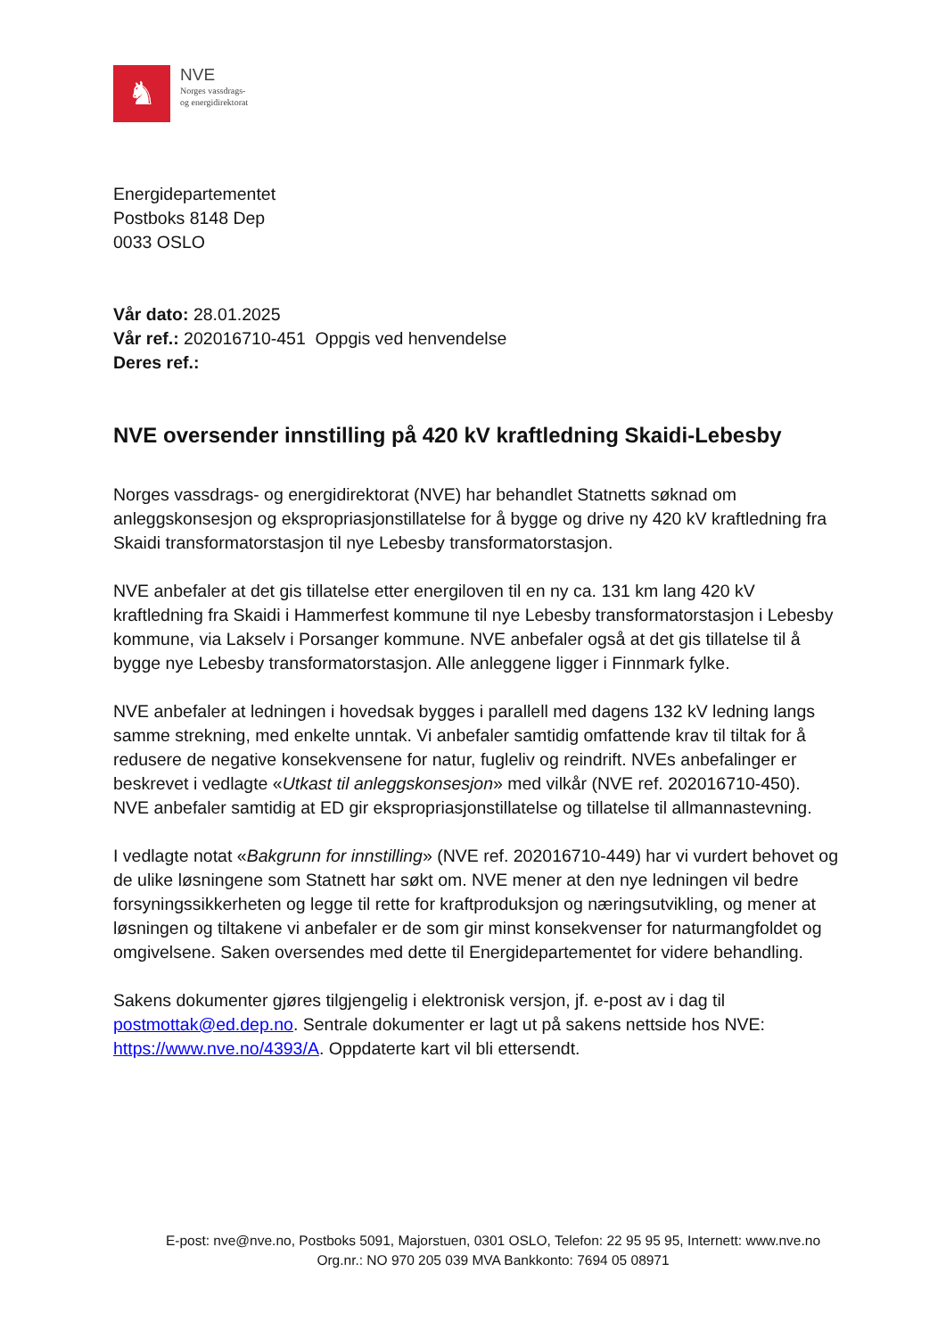♞
NVE
Norges vassdrags-
og energidirektorat
Energidepartementet
Postboks 8148 Dep
0033 OSLO
Vår dato: 28.01.2025
Vår ref.: 202016710-451 Oppgis ved henvendelse
Deres ref.:
NVE oversender innstilling på 420 kV kraftledning Skaidi-Lebesby
Norges vassdrags- og energidirektorat (NVE) har behandlet Statnetts søknad om anleggskonsesjon og ekspropriasjonstillatelse for å bygge og drive ny 420 kV kraftledning fra Skaidi transformatorstasjon til nye Lebesby transformatorstasjon.
NVE anbefaler at det gis tillatelse etter energiloven til en ny ca. 131 km lang 420 kV kraftledning fra Skaidi i Hammerfest kommune til nye Lebesby transformatorstasjon i Lebesby kommune, via Lakselv i Porsanger kommune. NVE anbefaler også at det gis tillatelse til å bygge nye Lebesby transformatorstasjon. Alle anleggene ligger i Finnmark fylke.
NVE anbefaler at ledningen i hovedsak bygges i parallell med dagens 132 kV ledning langs samme strekning, med enkelte unntak. Vi anbefaler samtidig omfattende krav til tiltak for å redusere de negative konsekvensene for natur, fugleliv og reindrift. NVEs anbefalinger er beskrevet i vedlagte «Utkast til anleggskonsesjon» med vilkår (NVE ref. 202016710-450). NVE anbefaler samtidig at ED gir ekspropriasjonstillatelse og tillatelse til allmannastevning.
I vedlagte notat «Bakgrunn for innstilling» (NVE ref. 202016710-449) har vi vurdert behovet og de ulike løsningene som Statnett har søkt om. NVE mener at den nye ledningen vil bedre forsyningssikkerheten og legge til rette for kraftproduksjon og næringsutvikling, og mener at løsningen og tiltakene vi anbefaler er de som gir minst konsekvenser for naturmangfoldet og omgivelsene. Saken oversendes med dette til Energidepartementet for videre behandling.
Sakens dokumenter gjøres tilgjengelig i elektronisk versjon, jf. e-post av i dag til postmottak@ed.dep.no. Sentrale dokumenter er lagt ut på sakens nettside hos NVE: https://www.nve.no/4393/A. Oppdaterte kart vil bli ettersendt.
E-post: nve@nve.no, Postboks 5091, Majorstuen, 0301 OSLO, Telefon: 22 95 95 95, Internett: www.nve.no
Org.nr.: NO 970 205 039 MVA Bankkonto: 7694 05 08971